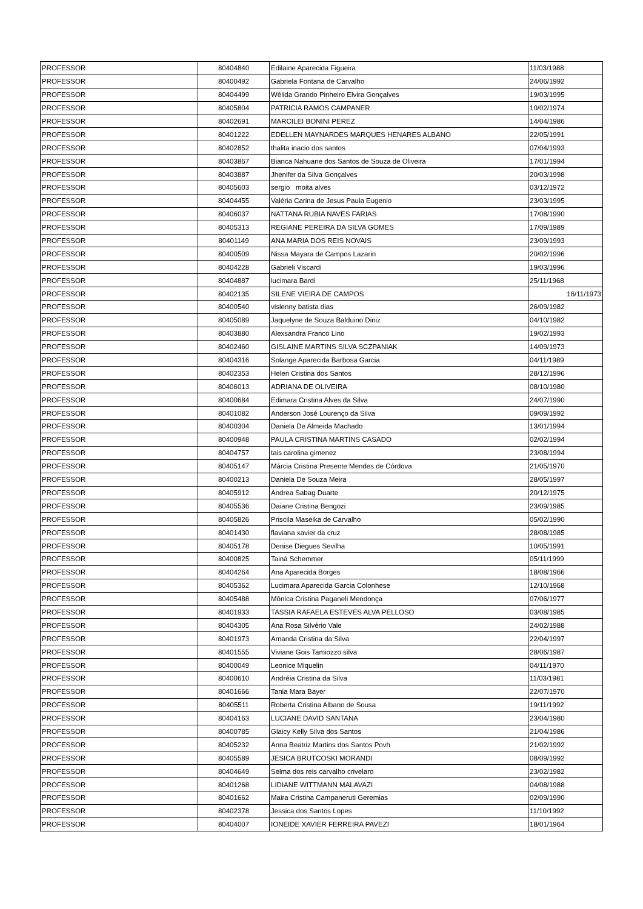| PROFESSOR | 80404840 | Edilaine Aparecida Figueira | 11/03/1988 |
| PROFESSOR | 80400492 | Gabriela Fontana de Carvalho | 24/06/1992 |
| PROFESSOR | 80404499 | Wélida Grando Pinheiro Elvira Gonçalves | 19/03/1995 |
| PROFESSOR | 80405804 | PATRICIA RAMOS CAMPANER | 10/02/1974 |
| PROFESSOR | 80402691 | MARCILEI BONINI PEREZ | 14/04/1986 |
| PROFESSOR | 80401222 | EDELLEN MAYNARDES MARQUES HENARES ALBANO | 22/05/1991 |
| PROFESSOR | 80402852 | thalita inacio dos santos | 07/04/1993 |
| PROFESSOR | 80403867 | Bianca Nahuane dos Santos de Souza de Oliveira | 17/01/1994 |
| PROFESSOR | 80403887 | Jhenifer da Silva Gonçalves | 20/03/1998 |
| PROFESSOR | 80405603 | sergio moita alves | 03/12/1972 |
| PROFESSOR | 80404455 | Valéria Carina de Jesus Paula Eugenio | 23/03/1995 |
| PROFESSOR | 80406037 | NATTANA RUBIA NAVES FARIAS | 17/08/1990 |
| PROFESSOR | 80405313 | REGIANE PEREIRA DA SILVA GOMES | 17/09/1989 |
| PROFESSOR | 80401149 | ANA MARIA DOS REIS NOVAIS | 23/09/1993 |
| PROFESSOR | 80400509 | Nissa Mayara de Campos Lazarin | 20/02/1996 |
| PROFESSOR | 80404228 | Gabrieli Viscardi | 19/03/1996 |
| PROFESSOR | 80404887 | lucimara Bardi | 25/11/1968 |
| PROFESSOR | 80402135 | SILENE VIEIRA DE CAMPOS | 16/11/1973 |
| PROFESSOR | 80400540 | vislenny batista dias | 26/09/1982 |
| PROFESSOR | 80405089 | Jaquelyne de Souza Balduino Diniz | 04/10/1982 |
| PROFESSOR | 80403880 | Alexsandra Franco Lino | 19/02/1993 |
| PROFESSOR | 80402460 | GISLAINE MARTINS SILVA SCZPANIAK | 14/09/1973 |
| PROFESSOR | 80404316 | Solange Aparecida Barbosa Garcia | 04/11/1989 |
| PROFESSOR | 80402353 | Helen Cristina dos Santos | 28/12/1996 |
| PROFESSOR | 80406013 | ADRIANA DE OLIVEIRA | 08/10/1980 |
| PROFESSOR | 80400684 | Edimara Cristina Alves da Silva | 24/07/1990 |
| PROFESSOR | 80401082 | Anderson José Lourenço da Silva | 09/09/1992 |
| PROFESSOR | 80400304 | Daniela De Almeida Machado | 13/01/1994 |
| PROFESSOR | 80400948 | PAULA CRISTINA MARTINS CASADO | 02/02/1994 |
| PROFESSOR | 80404757 | tais carolina gimenez | 23/08/1994 |
| PROFESSOR | 80405147 | Márcia Cristina Presente Mendes de Córdova | 21/05/1970 |
| PROFESSOR | 80400213 | Daniela De Souza Meira | 28/05/1997 |
| PROFESSOR | 80405912 | Andrea Sabag Duarte | 20/12/1975 |
| PROFESSOR | 80405536 | Daiane Cristina Bengozi | 23/09/1985 |
| PROFESSOR | 80405826 | Priscila Maseika de Carvalho | 05/02/1990 |
| PROFESSOR | 80401430 | flaviana xavier da cruz | 28/08/1985 |
| PROFESSOR | 80405178 | Denise Diegues Sevilha | 10/05/1991 |
| PROFESSOR | 80400825 | Tainá Schemmer | 05/11/1999 |
| PROFESSOR | 80404264 | Ana Aparecida Borges | 18/08/1966 |
| PROFESSOR | 80405362 | Lucimara Aparecida Garcia Colonhese | 12/10/1968 |
| PROFESSOR | 80405488 | Mônica Cristina Paganeli Mendonça | 07/06/1977 |
| PROFESSOR | 80401933 | TASSIA RAFAELA ESTEVES ALVA PELLOSO | 03/08/1985 |
| PROFESSOR | 80404305 | Ana Rosa Silvério Vale | 24/02/1988 |
| PROFESSOR | 80401973 | Amanda Cristina da Silva | 22/04/1997 |
| PROFESSOR | 80401555 | Viviane Gois Tamiozzo silva | 28/06/1987 |
| PROFESSOR | 80400049 | Leonice Miquelin | 04/11/1970 |
| PROFESSOR | 80400610 | Andréia Cristina da Silva | 11/03/1981 |
| PROFESSOR | 80401666 | Tania Mara Bayer | 22/07/1970 |
| PROFESSOR | 80405511 | Roberta Cristina Albano de Sousa | 19/11/1992 |
| PROFESSOR | 80404163 | LUCIANE DAVID SANTANA | 23/04/1980 |
| PROFESSOR | 80400785 | Glaicy Kelly Silva dos Santos | 21/04/1986 |
| PROFESSOR | 80405232 | Anna Beatriz Martins dos Santos Povh | 21/02/1992 |
| PROFESSOR | 80405589 | JESICA BRUTCOSKI MORANDI | 08/09/1992 |
| PROFESSOR | 80404649 | Selma dos reis carvalho crivelaro | 23/02/1982 |
| PROFESSOR | 80401268 | LIDIANE WITTMANN MALAVAZI | 04/08/1988 |
| PROFESSOR | 80401662 | Maira Cristina Campaneruti Geremias | 02/09/1990 |
| PROFESSOR | 80402378 | Jessica dos Santos Lopes | 11/10/1992 |
| PROFESSOR | 80404007 | IONEIDE XAVIER FERREIRA PAVEZI | 18/01/1964 |